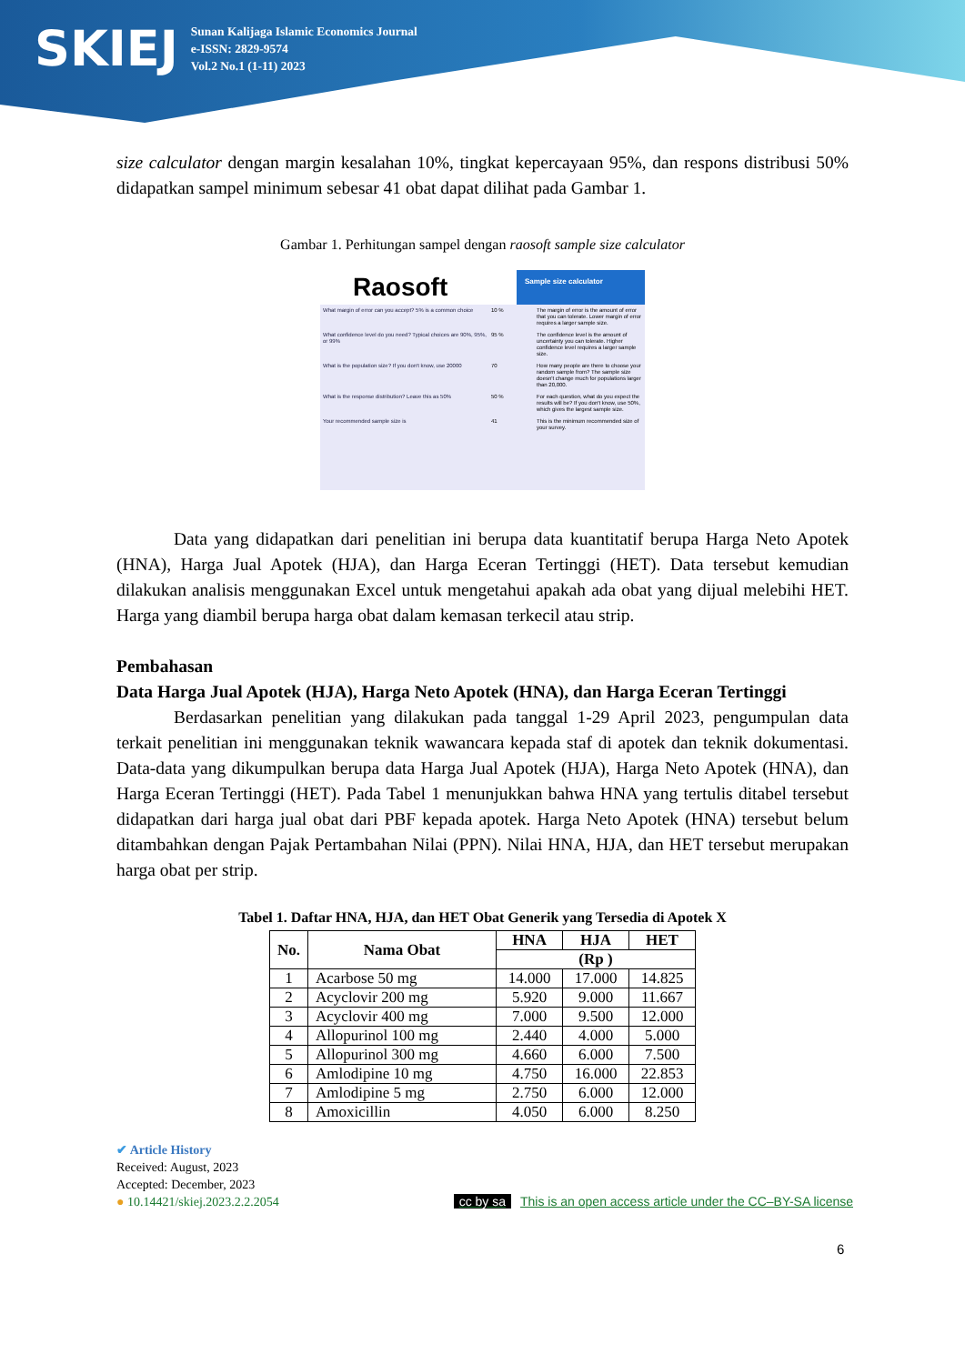SKIEJ
Sunan Kalijaga Islamic Economics Journal
e-ISSN: 2829-9574
Vol.2 No.1 (1-11) 2023
size calculator dengan margin kesalahan 10%, tingkat kepercayaan 95%, dan respons distribusi 50% didapatkan sampel minimum sebesar 41 obat dapat dilihat pada Gambar 1.
Gambar 1. Perhitungan sampel dengan raosoft sample size calculator
Raosoft
Sample size calculator
What margin of error can you accept? 5% is a common choice
10 % The margin of error is the amount of error that you can tolerate. Lower margin of error requires a larger sample size.
What confidence level do you need? Typical choices are 90%, 95%, or 99%
95 % The confidence level is the amount of uncertainty you can tolerate. Higher confidence level requires a larger sample size.
What is the population size? If you don't know, use 20000
70 How many people are there to choose your random sample from? The sample size doesn't change much for populations larger than 20,000.
What is the response distribution? Leave this as 50%
50 % For each question, what do you expect the results will be? If you don't know, use 50%, which gives the largest sample size.
Your recommended sample size is 41 This is the minimum recommended size of your survey.
Data yang didapatkan dari penelitian ini berupa data kuantitatif berupa Harga Neto Apotek (HNA), Harga Jual Apotek (HJA), dan Harga Eceran Tertinggi (HET). Data tersebut kemudian dilakukan analisis menggunakan Excel untuk mengetahui apakah ada obat yang dijual melebihi HET. Harga yang diambil berupa harga obat dalam kemasan terkecil atau strip.
Pembahasan
Data Harga Jual Apotek (HJA), Harga Neto Apotek (HNA), dan Harga Eceran Tertinggi
Berdasarkan penelitian yang dilakukan pada tanggal 1-29 April 2023, pengumpulan data terkait penelitian ini menggunakan teknik wawancara kepada staf di apotek dan teknik dokumentasi. Data-data yang dikumpulkan berupa data Harga Jual Apotek (HJA), Harga Neto Apotek (HNA), dan Harga Eceran Tertinggi (HET). Pada Tabel 1 menunjukkan bahwa HNA yang tertulis ditabel tersebut didapatkan dari harga jual obat dari PBF kepada apotek. Harga Neto Apotek (HNA) tersebut belum ditambahkan dengan Pajak Pertambahan Nilai (PPN). Nilai HNA, HJA, dan HET tersebut merupakan harga obat per strip.
Tabel 1. Daftar HNA, HJA, dan HET Obat Generik yang Tersedia di Apotek X
| No. | Nama Obat | HNA | HJA | HET |
| --- | --- | --- | --- | --- |
| | | (Rp ) | | |
| 1 | Acarbose 50 mg | 14.000 | 17.000 | 14.825 |
| 2 | Acyclovir 200 mg | 5.920 | 9.000 | 11.667 |
| 3 | Acyclovir 400 mg | 7.000 | 9.500 | 12.000 |
| 4 | Allopurinol 100 mg | 2.440 | 4.000 | 5.000 |
| 5 | Allopurinol 300 mg | 4.660 | 6.000 | 7.500 |
| 6 | Amlodipine 10 mg | 4.750 | 16.000 | 22.853 |
| 7 | Amlodipine 5 mg | 2.750 | 6.000 | 12.000 |
| 8 | Amoxicillin | 4.050 | 6.000 | 8.250 |
✔ Article History
Received: August, 2023
Accepted: December, 2023
● 10.14421/skiej.2023.2.2.2054
cc by sa This is an open access article under the CC–BY-SA license
6